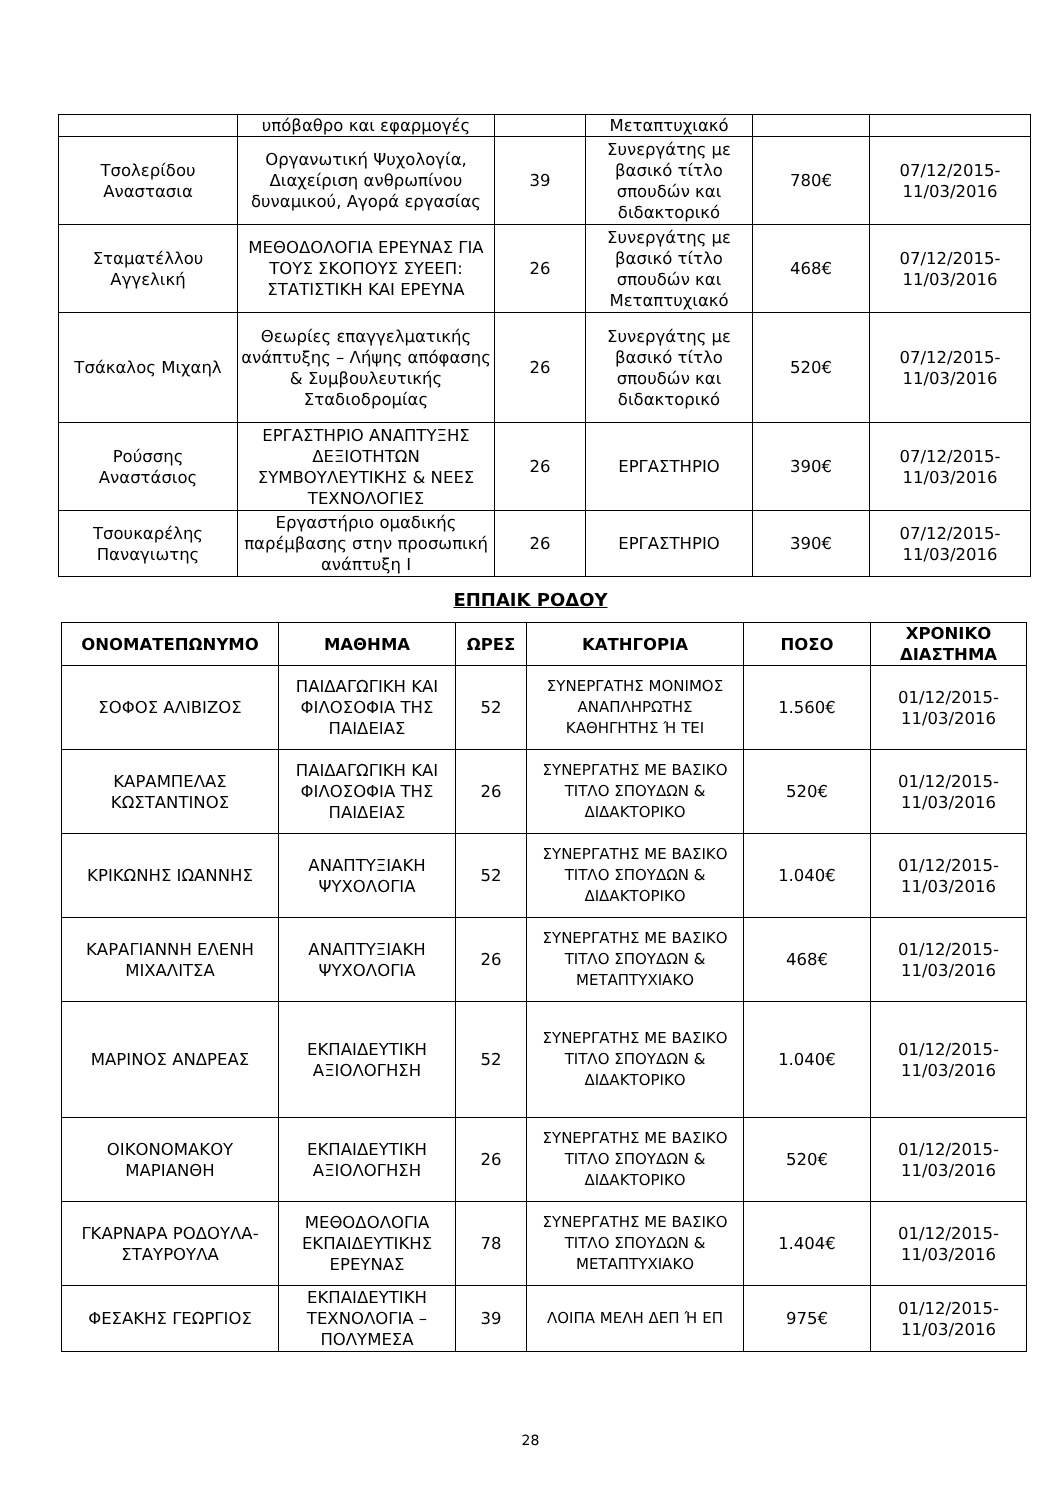| | υπόβαθρο και εφαρμογές | | Μεταπτυχιακό | | |
| Τσολερίδου Αναστασια | Οργανωτική Ψυχολογία, Διαχείριση ανθρωπίνου δυναμικού, Αγορά εργασίας | 39 | Συνεργάτης με βασικό τίτλο σπουδών και διδακτορικό | 780€ | 07/12/2015-11/03/2016 |
| Σταματέλλου Αγγελική | ΜΕΘΟΔΟΛΟΓΙΑ ΕΡΕΥΝΑΣ ΓΙΑ ΤΟΥΣ ΣΚΟΠΟΥΣ ΣΥΕΕΠ: ΣΤΑΤΙΣΤΙΚΗ ΚΑΙ ΕΡΕΥΝΑ | 26 | Συνεργάτης με βασικό τίτλο σπουδών και Μεταπτυχιακό | 468€ | 07/12/2015-11/03/2016 |
| Τσάκαλος Μιχαηλ | Θεωρίες επαγγελματικής ανάπτυξης – Λήψης απόφασης & Συμβουλευτικής Σταδιοδρομίας | 26 | Συνεργάτης με βασικό τίτλο σπουδών και διδακτορικό | 520€ | 07/12/2015-11/03/2016 |
| Ρούσσης Αναστάσιος | ΕΡΓΑΣΤΗΡΙΟ ΑΝΑΠΤΥΞΗΣ ΔΕΞΙΟΤΗΤΩΝ ΣΥΜΒΟΥΛΕΥΤΙΚΗΣ & ΝΕΕΣ ΤΕΧΝΟΛΟΓΙΕΣ | 26 | ΕΡΓΑΣΤΗΡΙΟ | 390€ | 07/12/2015-11/03/2016 |
| Τσουκαρέλης Παναγιωτης | Εργαστήριο ομαδικής παρέμβασης στην προσωπική ανάπτυξη Ι | 26 | ΕΡΓΑΣΤΗΡΙΟ | 390€ | 07/12/2015-11/03/2016 |
ΕΠΠΑΙΚ ΡΟΔΟΥ
| ΟΝΟΜΑΤΕΠΩΝΥΜΟ | ΜΑΘΗΜΑ | ΩΡΕΣ | ΚΑΤΗΓΟΡΙΑ | ΠΟΣΟ | ΧΡΟΝΙΚΟ ΔΙΑΣΤΗΜΑ |
| --- | --- | --- | --- | --- | --- |
| ΣΟΦΟΣ ΑΛΙΒΙΖΟΣ | ΠΑΙΔΑΓΩΓΙΚΗ ΚΑΙ ΦΙΛΟΣΟΦΙΑ ΤΗΣ ΠΑΙΔΕΙΑΣ | 52 | ΣΥΝΕΡΓΑΤΗΣ ΜΟΝΙΜΟΣ ΑΝΑΠΛΗΡΩΤΗΣ ΚΑΘΗΓΗΤΗΣ Ή ΤΕΙ | 1.560€ | 01/12/2015-11/03/2016 |
| ΚΑΡΑΜΠΕΛΑΣ ΚΩΣΤΑΝΤΙΝΟΣ | ΠΑΙΔΑΓΩΓΙΚΗ ΚΑΙ ΦΙΛΟΣΟΦΙΑ ΤΗΣ ΠΑΙΔΕΙΑΣ | 26 | ΣΥΝΕΡΓΑΤΗΣ ΜΕ ΒΑΣΙΚΟ ΤΙΤΛΟ ΣΠΟΥΔΩΝ & ΔΙΔΑΚΤΟΡΙΚΟ | 520€ | 01/12/2015-11/03/2016 |
| ΚΡΙΚΩΝΗΣ ΙΩΑΝΝΗΣ | ΑΝΑΠΤΥΞΙΑΚΗ ΨΥΧΟΛΟΓΙΑ | 52 | ΣΥΝΕΡΓΑΤΗΣ ΜΕ ΒΑΣΙΚΟ ΤΙΤΛΟ ΣΠΟΥΔΩΝ & ΔΙΔΑΚΤΟΡΙΚΟ | 1.040€ | 01/12/2015-11/03/2016 |
| ΚΑΡΑΓΙΑΝΝΗ ΕΛΕΝΗ ΜΙΧΑΛΙΤΣΑ | ΑΝΑΠΤΥΞΙΑΚΗ ΨΥΧΟΛΟΓΙΑ | 26 | ΣΥΝΕΡΓΑΤΗΣ ΜΕ ΒΑΣΙΚΟ ΤΙΤΛΟ ΣΠΟΥΔΩΝ & ΜΕΤΑΠΤΥΧΙΑΚΟ | 468€ | 01/12/2015-11/03/2016 |
| ΜΑΡΙΝΟΣ ΑΝΔΡΕΑΣ | ΕΚΠΑΙΔΕΥΤΙΚΗ ΑΞΙΟΛΟΓΗΣΗ | 52 | ΣΥΝΕΡΓΑΤΗΣ ΜΕ ΒΑΣΙΚΟ ΤΙΤΛΟ ΣΠΟΥΔΩΝ & ΔΙΔΑΚΤΟΡΙΚΟ | 1.040€ | 01/12/2015-11/03/2016 |
| ΟΙΚΟΝΟΜΑΚΟΥ ΜΑΡΙΑΝΘΗ | ΕΚΠΑΙΔΕΥΤΙΚΗ ΑΞΙΟΛΟΓΗΣΗ | 26 | ΣΥΝΕΡΓΑΤΗΣ ΜΕ ΒΑΣΙΚΟ ΤΙΤΛΟ ΣΠΟΥΔΩΝ & ΔΙΔΑΚΤΟΡΙΚΟ | 520€ | 01/12/2015-11/03/2016 |
| ΓΚΑΡΝΑΡΑ ΡΟΔΟΥΛΑ-ΣΤΑΥΡΟΥΛΑ | ΜΕΘΟΔΟΛΟΓΙΑ ΕΚΠΑΙΔΕΥΤΙΚΗΣ ΕΡΕΥΝΑΣ | 78 | ΣΥΝΕΡΓΑΤΗΣ ΜΕ ΒΑΣΙΚΟ ΤΙΤΛΟ ΣΠΟΥΔΩΝ & ΜΕΤΑΠΤΥΧΙΑΚΟ | 1.404€ | 01/12/2015-11/03/2016 |
| ΦΕΣΑΚΗΣ ΓΕΩΡΓΙΟΣ | ΕΚΠΑΙΔΕΥΤΙΚΗ ΤΕΧΝΟΛΟΓΙΑ – ΠΟΛΥΜΕΣΑ | 39 | ΛΟΙΠΑ ΜΕΛΗ ΔΕΠ Ή ΕΠ | 975€ | 01/12/2015-11/03/2016 |
28